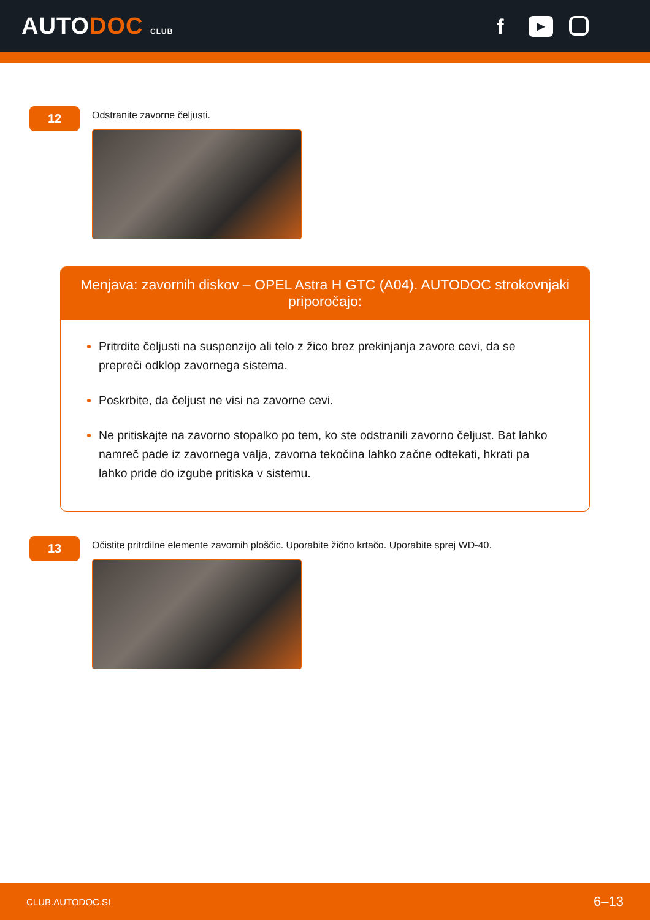AUTODOC CLUB
f
▶
12
Odstranite zavorne čeljusti.
Menjava: zavornih diskov – OPEL Astra H GTC (A04). AUTODOC strokovnjaki priporočajo:
Pritrdite čeljusti na suspenzijo ali telo z žico brez prekinjanja zavore cevi, da se prepreči odklop zavornega sistema.
Poskrbite, da čeljust ne visi na zavorne cevi.
Ne pritiskajte na zavorno stopalko po tem, ko ste odstranili zavorno čeljust. Bat lahko namreč pade iz zavornega valja, zavorna tekočina lahko začne odtekati, hkrati pa lahko pride do izgube pritiska v sistemu.
13
Očistite pritrdilne elemente zavornih ploščic. Uporabite žično krtačo. Uporabite sprej WD-40.
CLUB.AUTODOC.SI 6–13